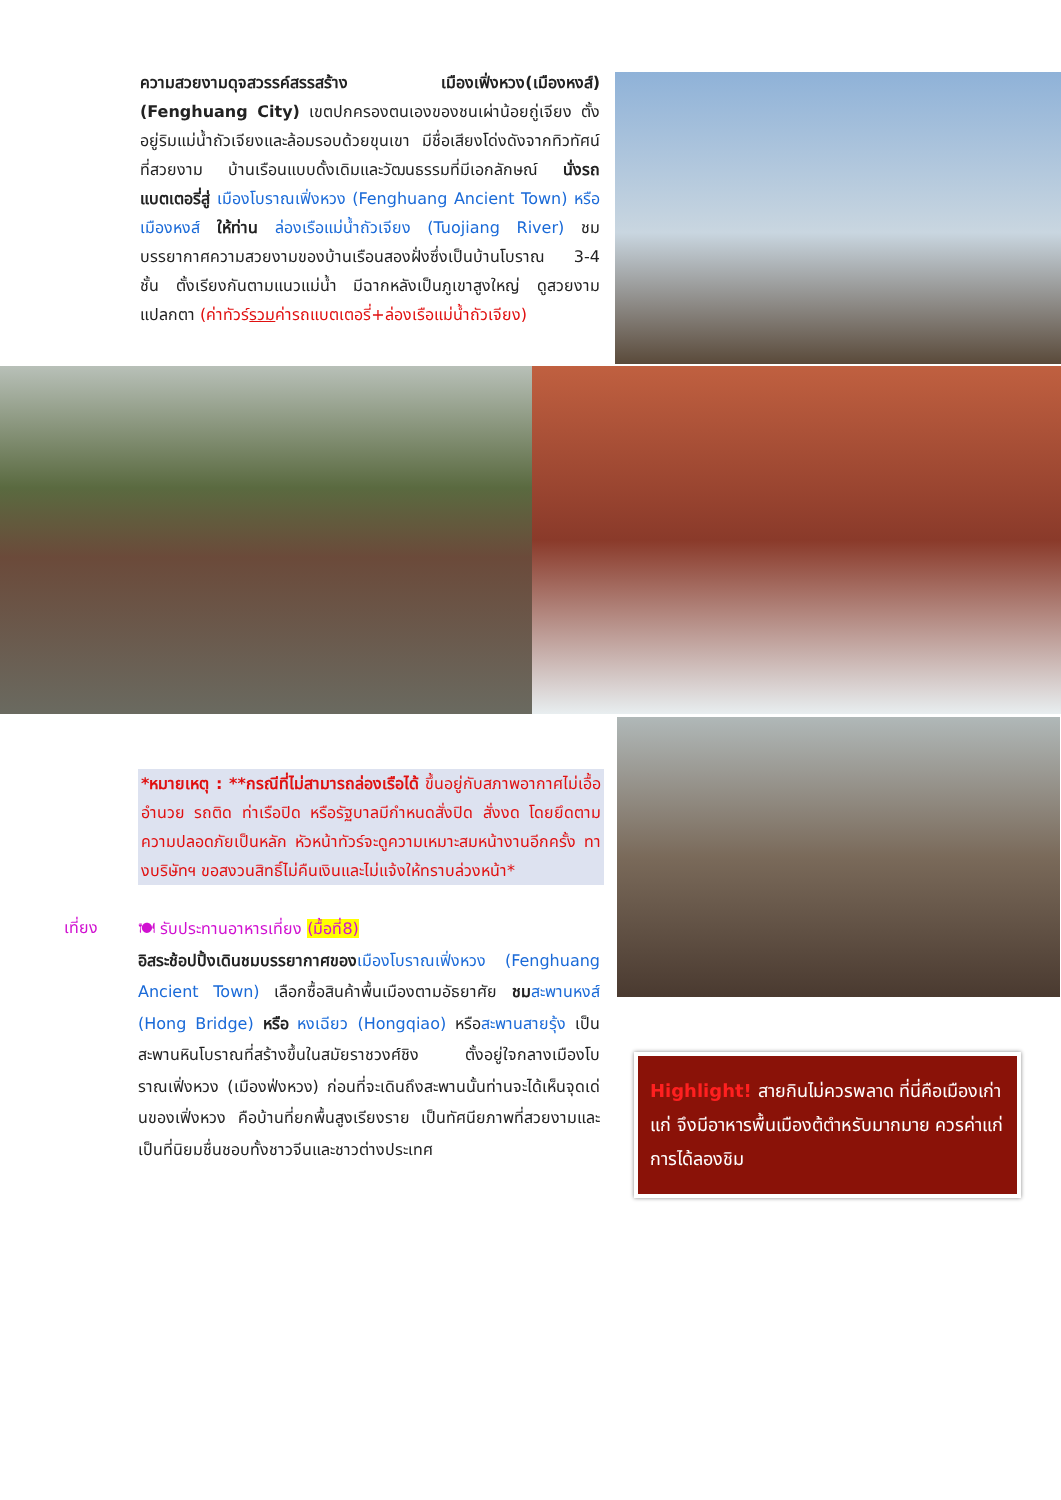ความสวยงามดุจสวรรค์สรรสร้าง เมืองเฟิ่งหวง(เมืองหงส์) (Fenghuang City) เขตปกครองตนเองของชนเผ่าน้อยถู่เจียง ตั้งอยู่ริมแม่น้ำถัวเจียงและล้อมรอบด้วยขุนเขา มีชื่อเสียงโด่งดังจากทิวทัศน์ที่สวยงาม บ้านเรือนแบบดั้งเดิมและวัฒนธรรมที่มีเอกลักษณ์ นั่งรถแบตเตอรี่สู่ เมืองโบราณเฟิ่งหวง (Fenghuang Ancient Town) หรือ เมืองหงส์ ให้ท่าน ล่องเรือแม่น้ำถัวเจียง (Tuojiang River) ชมบรรยากาศความสวยงามของบ้านเรือนสองฝั่งซึ่งเป็นบ้านโบราณ 3-4 ชั้น ตั้งเรียงกันตามแนวแม่น้ำ มีฉากหลังเป็นภูเขาสูงใหญ่ ดูสวยงามแปลกตา (ค่าทัวร์รวมค่ารถแบตเตอรี่+ล่องเรือแม่น้ำถัวเจียง)
*หมายเหตุ : **กรณีที่ไม่สามารถล่องเรือได้ ขึ้นอยู่กับสภาพอากาศไม่เอื้ออำนวย รถติด ท่าเรือปิด หรือรัฐบาลมีกำหนดสั่งปิด สั่งงด โดยยึดตามความปลอดภัยเป็นหลัก หัวหน้าทัวร์จะดูความเหมาะสมหน้างานอีกครั้ง ทางบริษัทฯ ขอสงวนสิทธิ์ไม่คืนเงินและไม่แจ้งให้ทราบล่วงหน้า*
เที่ยง
🍽 รับประทานอาหารเที่ยง (มื้อที่8)
อิสระช้อปปิ้งเดินชมบรรยากาศของ เมืองโบราณเฟิ่งหวง (Fenghuang Ancient Town) เลือกซื้อสินค้าพื้นเมืองตามอัธยาศัย ชม สะพานหงส์ (Hong Bridge) หรือ หงเฉียว (Hongqiao) หรือสะพานสายรุ้ง เป็นสะพานหินโบราณที่สร้างขึ้นในสมัยราชวงศ์ชิง ตั้งอยู่ใจกลางเมืองโบราณเฟิ่งหวง (เมืองฟ่งหวง) ก่อนที่จะเดินถึงสะพานนั้นท่านจะได้เห็นจุดเด่นของเฟิ่งหวง คือบ้านที่ยกพื้นสูงเรียงราย เป็นทัศนียภาพที่สวยงามและเป็นที่นิยมชื่นชอบทั้งชาวจีนและชาวต่างประเทศ
Highlight! สายกินไม่ควรพลาด ที่นี่คือเมืองเก่าแก่ จึงมีอาหารพื้นเมืองต้ตำหรับมากมาย ควรค่าแก่การได้ลองชิม